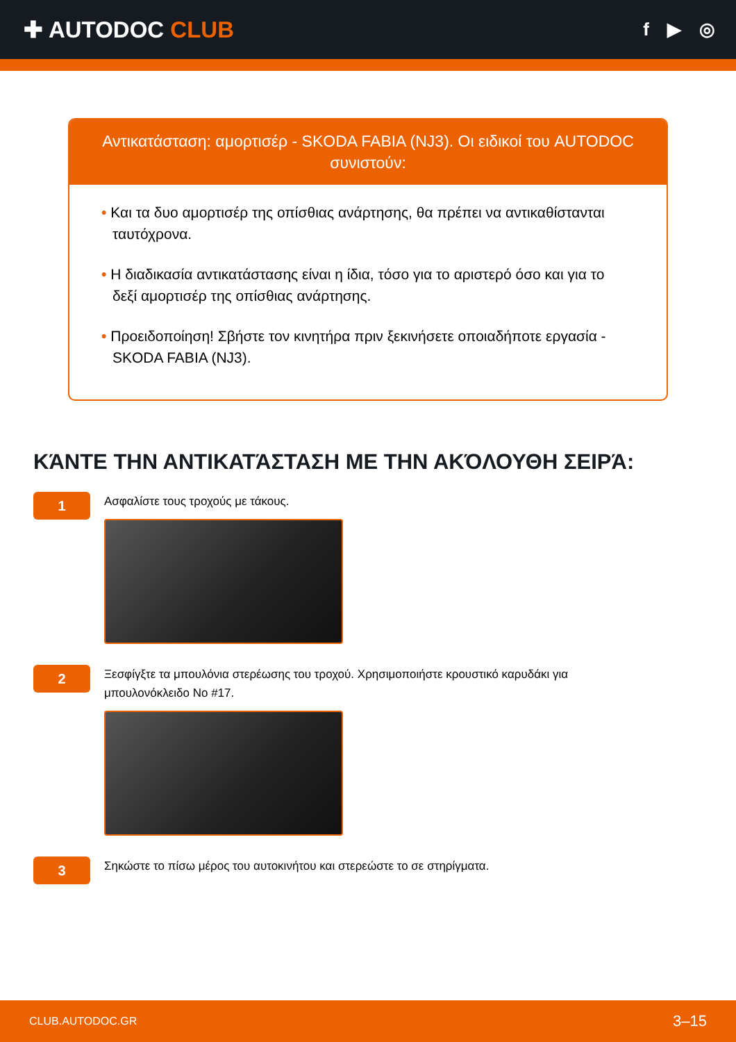✚ AUTODOC CLUB
f ▶ ◎
Αντικατάσταση: αμορτισέρ - SKODA FABIA (NJ3). Οι ειδικοί του AUTODOC συνιστούν:
• Και τα δυο αμορτισέρ της οπίσθιας ανάρτησης, θα πρέπει να αντικαθίστανται ταυτόχρονα.
• Η διαδικασία αντικατάστασης είναι η ίδια, τόσο για το αριστερό όσο και για το δεξί αμορτισέρ της οπίσθιας ανάρτησης.
• Προειδοποίηση! Σβήστε τον κινητήρα πριν ξεκινήσετε οποιαδήποτε εργασία - SKODA FABIA (NJ3).
ΚΆΝΤΕ ΤΗΝ ΑΝΤΙΚΑΤΆΣΤΑΣΗ ΜΕ ΤΗΝ ΑΚΌΛΟΥΘΗ ΣΕΙΡΆ:
1
Ασφαλίστε τους τροχούς με τάκους.
2
Ξεσφίγξτε τα μπουλόνια στερέωσης του τροχού. Χρησιμοποιήστε κρουστικό καρυδάκι για μπουλονόκλειδο Νο #17.
3
Σηκώστε το πίσω μέρος του αυτοκινήτου και στερεώστε το σε στηρίγματα.
CLUB.AUTODOC.GR 3–15